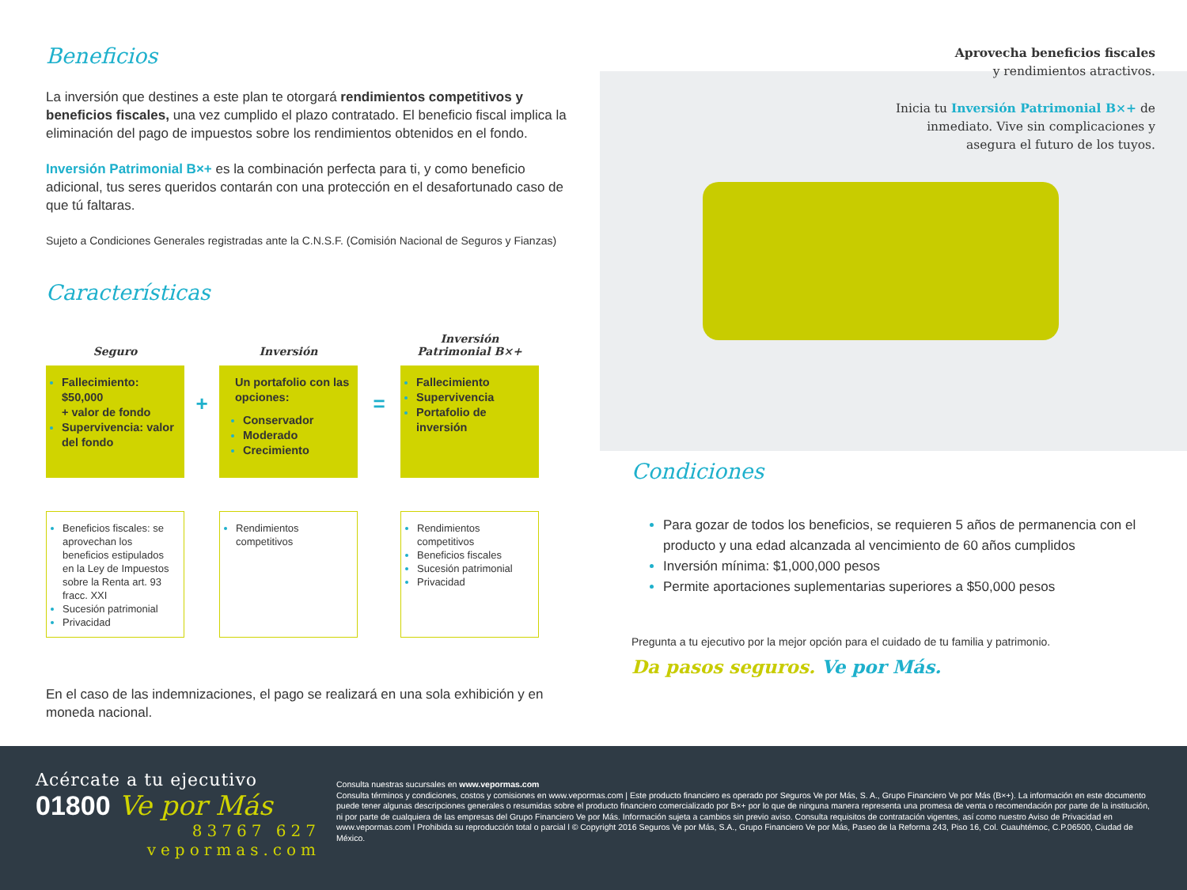Beneficios
La inversión que destines a este plan te otorgará rendimientos competitivos y beneficios fiscales, una vez cumplido el plazo contratado. El beneficio fiscal implica la eliminación del pago de impuestos sobre los rendimientos obtenidos en el fondo.
Inversión Patrimonial B×+ es la combinación perfecta para ti, y como beneficio adicional, tus seres queridos contarán con una protección en el desafortunado caso de que tú faltaras.
Sujeto a Condiciones Generales registradas ante la C.N.S.F. (Comisión Nacional de Seguros y Fianzas)
Características
Seguro
Fallecimiento: $50,000
+ valor de fondo
Supervivencia: valor del fondo
Beneficios fiscales: se aprovechan los beneficios estipulados en la Ley de Impuestos sobre la Renta art. 93 fracc. XXI
Sucesión patrimonial
Privacidad
+
Inversión
Un portafolio con las opciones:
Conservador
Moderado
Crecimiento
Rendimientos competitivos
=
Inversión
Patrimonial B×+
Fallecimiento
Supervivencia
Portafolio de inversión
Rendimientos competitivos
Beneficios fiscales
Sucesión patrimonial
Privacidad
En el caso de las indemnizaciones, el pago se realizará en una sola exhibición y en moneda nacional.
Aprovecha beneficios fiscales
y rendimientos atractivos.
Inicia tu Inversión Patrimonial B×+ de
inmediato. Vive sin complicaciones y
asegura el futuro de los tuyos.
Condiciones
Para gozar de todos los beneficios, se requieren 5 años de permanencia con el producto y una edad alcanzada al vencimiento de 60 años cumplidos
Inversión mínima: $1,000,000 pesos
Permite aportaciones suplementarias superiores a $50,000 pesos
Pregunta a tu ejecutivo por la mejor opción para el cuidado de tu familia y patrimonio.
Da pasos seguros. Ve por Más.
Acércate a tu ejecutivo
01800 Ve por Más
83767 627
vepormas.com
Consulta nuestras sucursales en www.vepormas.com
Consulta términos y condiciones, costos y comisiones en www.vepormas.com | Este producto financiero es operado por Seguros Ve por Más, S. A., Grupo Financiero Ve por Más (B×+). La información en este documento puede tener algunas descripciones generales o resumidas sobre el producto financiero comercializado por B×+ por lo que de ninguna manera representa una promesa de venta o recomendación por parte de la institución, ni por parte de cualquiera de las empresas del Grupo Financiero Ve por Más. Información sujeta a cambios sin previo aviso. Consulta requisitos de contratación vigentes, así como nuestro Aviso de Privacidad en www.vepormas.com l Prohibida su reproducción total o parcial l © Copyright 2016 Seguros Ve por Más, S.A., Grupo Financiero Ve por Más, Paseo de la Reforma 243, Piso 16, Col. Cuauhtémoc, C.P.06500, Ciudad de México.